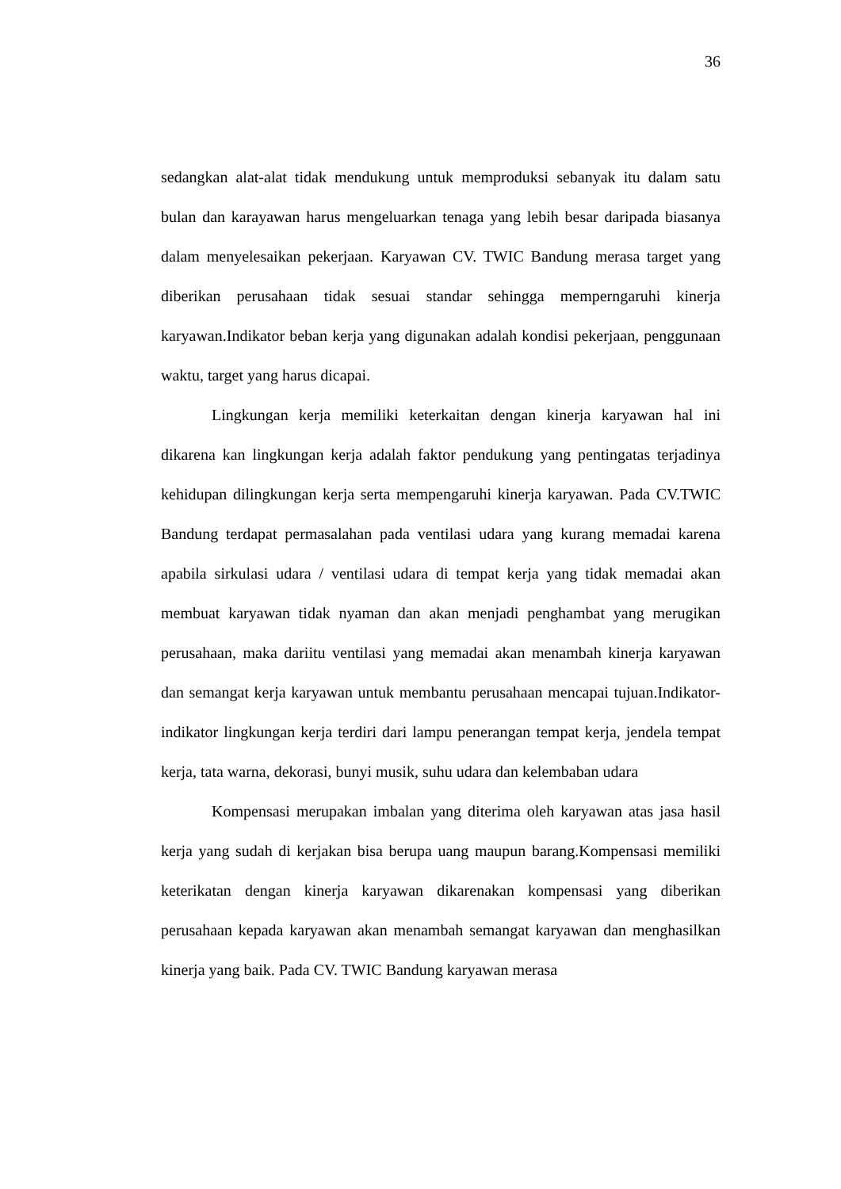36
sedangkan alat-alat tidak mendukung untuk memproduksi sebanyak itu dalam satu bulan dan karayawan harus mengeluarkan tenaga yang lebih besar daripada biasanya dalam menyelesaikan pekerjaan. Karyawan CV. TWIC Bandung merasa target yang diberikan perusahaan tidak sesuai standar sehingga memperngaruhi kinerja karyawan.Indikator beban kerja yang digunakan adalah kondisi pekerjaan, penggunaan waktu, target yang harus dicapai.
Lingkungan kerja memiliki keterkaitan dengan kinerja karyawan hal ini dikarena kan lingkungan kerja adalah faktor pendukung yang pentingatas terjadinya kehidupan dilingkungan kerja serta mempengaruhi kinerja karyawan. Pada CV.TWIC Bandung terdapat permasalahan pada ventilasi udara yang kurang memadai karena apabila sirkulasi udara / ventilasi udara di tempat kerja yang tidak memadai akan membuat karyawan tidak nyaman dan akan menjadi penghambat yang merugikan perusahaan, maka dariitu ventilasi yang memadai akan menambah kinerja karyawan dan semangat kerja karyawan untuk membantu perusahaan mencapai tujuan.Indikator-indikator lingkungan kerja terdiri dari lampu penerangan tempat kerja, jendela tempat kerja, tata warna, dekorasi, bunyi musik, suhu udara dan kelembaban udara
Kompensasi merupakan imbalan yang diterima oleh karyawan atas jasa hasil kerja yang sudah di kerjakan bisa berupa uang maupun barang.Kompensasi memiliki keterikatan dengan kinerja karyawan dikarenakan kompensasi yang diberikan perusahaan kepada karyawan akan menambah semangat karyawan dan menghasilkan kinerja yang baik. Pada CV. TWIC Bandung karyawan merasa